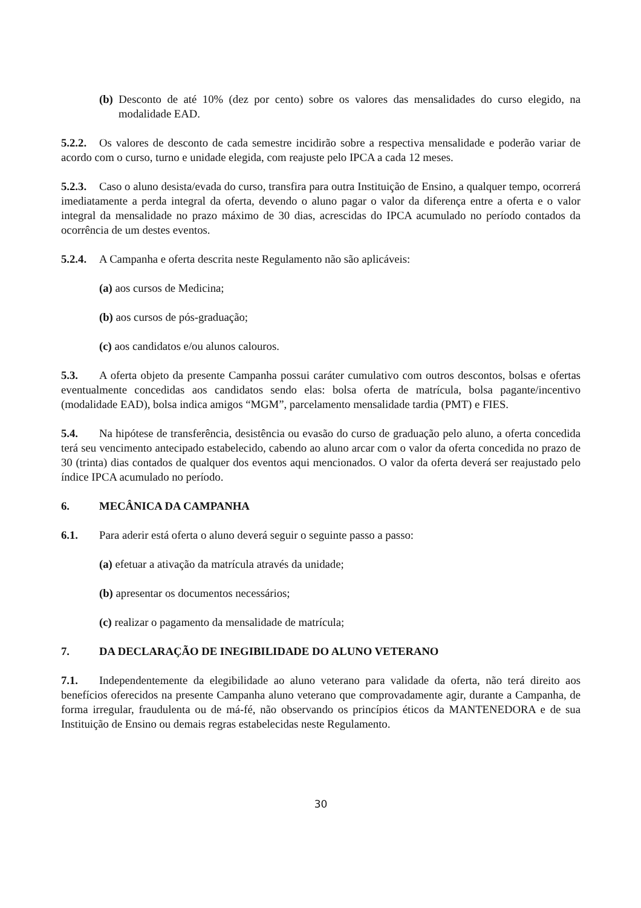(b) Desconto de até 10% (dez por cento) sobre os valores das mensalidades do curso elegido, na modalidade EAD.
5.2.2. Os valores de desconto de cada semestre incidirão sobre a respectiva mensalidade e poderão variar de acordo com o curso, turno e unidade elegida, com reajuste pelo IPCA a cada 12 meses.
5.2.3. Caso o aluno desista/evada do curso, transfira para outra Instituição de Ensino, a qualquer tempo, ocorrerá imediatamente a perda integral da oferta, devendo o aluno pagar o valor da diferença entre a oferta e o valor integral da mensalidade no prazo máximo de 30 dias, acrescidas do IPCA acumulado no período contados da ocorrência de um destes eventos.
5.2.4. A Campanha e oferta descrita neste Regulamento não são aplicáveis:
(a) aos cursos de Medicina;
(b) aos cursos de pós-graduação;
(c) aos candidatos e/ou alunos calouros.
5.3. A oferta objeto da presente Campanha possui caráter cumulativo com outros descontos, bolsas e ofertas eventualmente concedidas aos candidatos sendo elas: bolsa oferta de matrícula, bolsa pagante/incentivo (modalidade EAD), bolsa indica amigos “MGM”, parcelamento mensalidade tardia (PMT) e FIES.
5.4. Na hipótese de transferência, desistência ou evasão do curso de graduação pelo aluno, a oferta concedida terá seu vencimento antecipado estabelecido, cabendo ao aluno arcar com o valor da oferta concedida no prazo de 30 (trinta) dias contados de qualquer dos eventos aqui mencionados. O valor da oferta deverá ser reajustado pelo índice IPCA acumulado no período.
6. MECÂNICA DA CAMPANHA
6.1. Para aderir está oferta o aluno deverá seguir o seguinte passo a passo:
(a) efetuar a ativação da matrícula através da unidade;
(b) apresentar os documentos necessários;
(c) realizar o pagamento da mensalidade de matrícula;
7. DA DECLARAÇÃO DE INEGIBILIDADE DO ALUNO VETERANO
7.1. Independentemente da elegibilidade ao aluno veterano para validade da oferta, não terá direito aos benefícios oferecidos na presente Campanha aluno veterano que comprovadamente agir, durante a Campanha, de forma irregular, fraudulenta ou de má-fé, não observando os princípios éticos da MANTENEDORA e de sua Instituição de Ensino ou demais regras estabelecidas neste Regulamento.
30